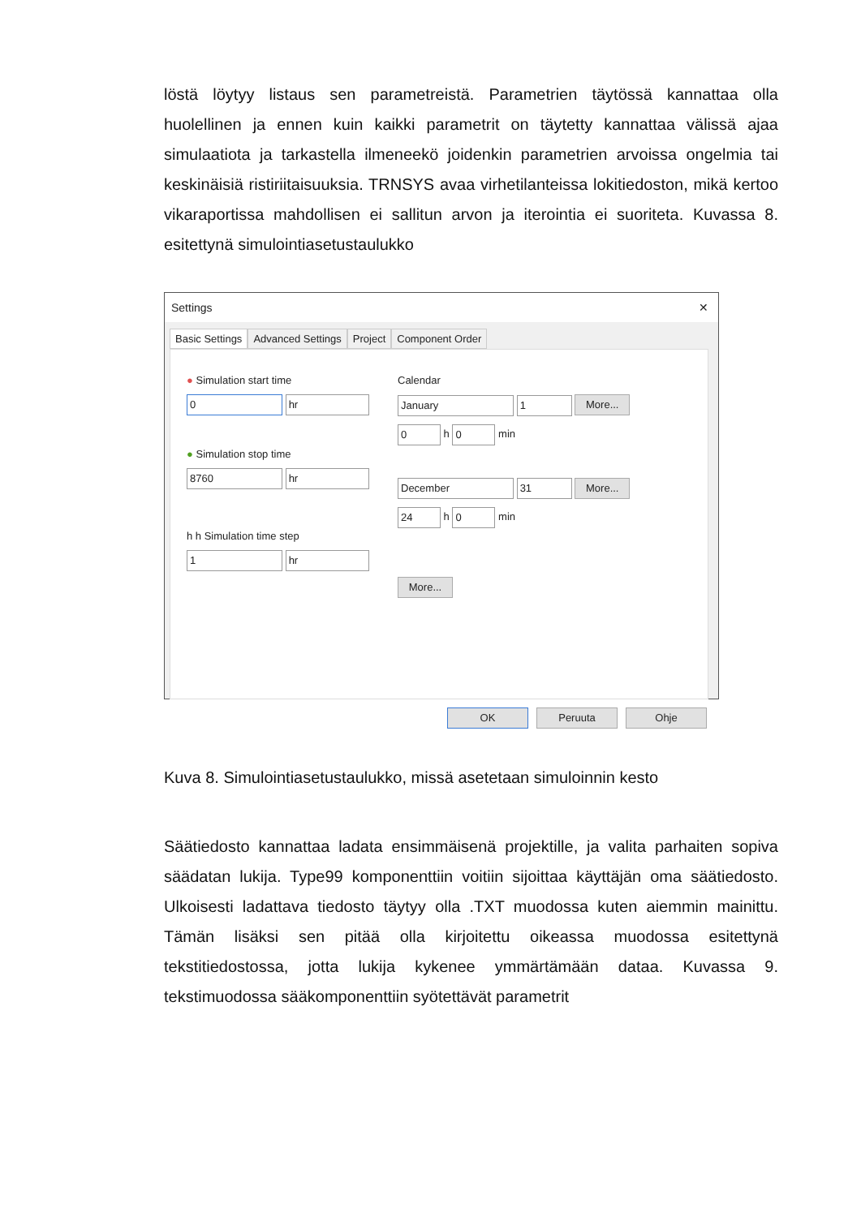löstä löytyy listaus sen parametreistä. Parametrien täytössä kannattaa olla huolellinen ja ennen kuin kaikki parametrit on täytetty kannattaa välissä ajaa simulaatiota ja tarkastella ilmeneekö joidenkin parametrien arvoissa ongelmia tai keskinäisiä ristiriitaisuuksia. TRNSYS avaa virhetilanteissa lokitiedoston, mikä kertoo vikaraportissa mahdollisen ei sallitun arvon ja iterointia ei suoriteta. Kuvassa 8. esitettynä simulointiasetustaulukko
Settings ✕
Basic Settings Advanced Settings Project Component Order
● Simulation start time
0 hr
● Simulation stop time
8760 hr
h h Simulation time step
1 hr
Calendar
January 1 More...
0 h 0 min
December 31 More...
24 h 0 min
More...
OK Peruuta Ohje
Kuva 8. Simulointiasetustaulukko, missä asetetaan simuloinnin kesto
Säätiedosto kannattaa ladata ensimmäisenä projektille, ja valita parhaiten sopiva säädatan lukija. Type99 komponenttiin voitiin sijoittaa käyttäjän oma säätiedosto. Ulkoisesti ladattava tiedosto täytyy olla .TXT muodossa kuten aiemmin mainittu. Tämän lisäksi sen pitää olla kirjoitettu oikeassa muodossa esitettynä tekstitiedostossa, jotta lukija kykenee ymmärtämään dataa. Kuvassa 9. tekstimuodossa sääkomponenttiin syötettävät parametrit